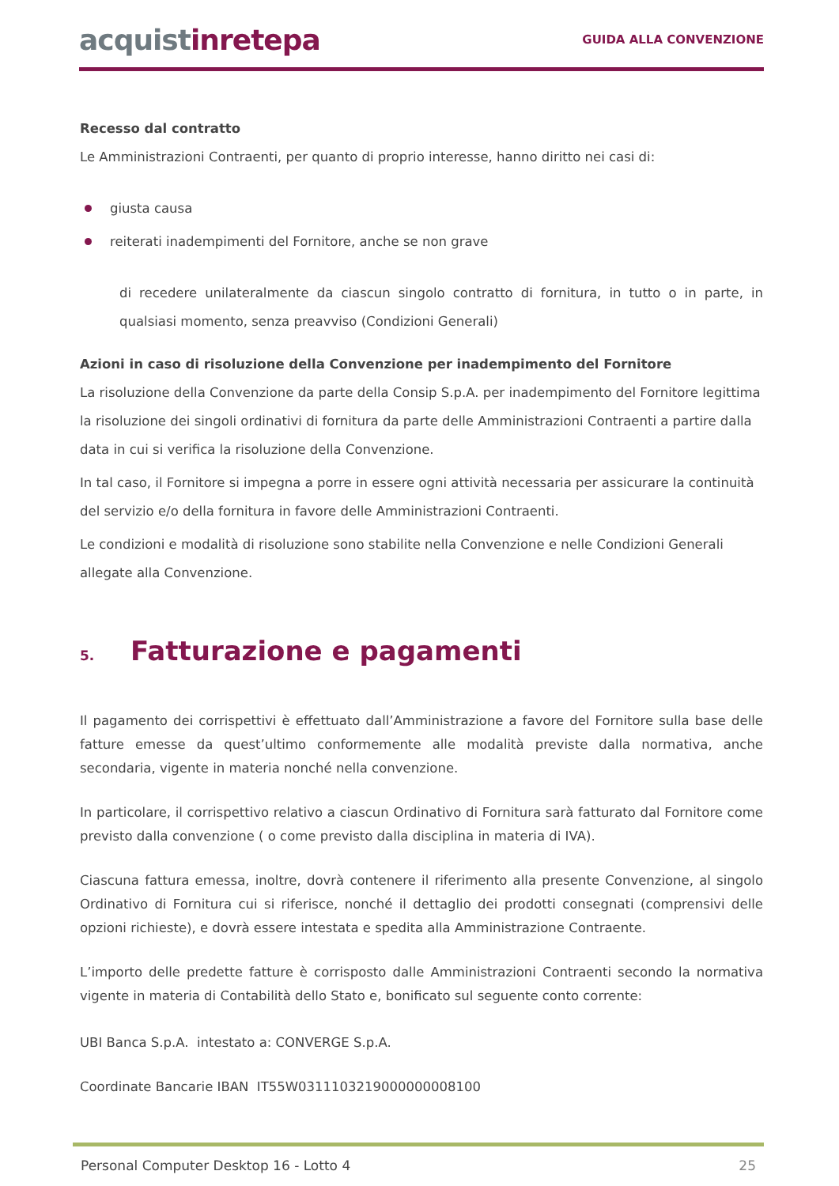acquistinretepa
GUIDA ALLA CONVENZIONE
Recesso dal contratto
Le Amministrazioni Contraenti, per quanto di proprio interesse, hanno diritto nei casi di:
giusta causa
reiterati inadempimenti del Fornitore, anche se non grave
di recedere unilateralmente da ciascun singolo contratto di fornitura, in tutto o in parte, in qualsiasi momento, senza preavviso (Condizioni Generali)
Azioni in caso di risoluzione della Convenzione per inadempimento del Fornitore
La risoluzione della Convenzione da parte della Consip S.p.A. per inadempimento del Fornitore legittima la risoluzione dei singoli ordinativi di fornitura da parte delle Amministrazioni Contraenti a partire dalla data in cui si verifica la risoluzione della Convenzione.
In tal caso, il Fornitore si impegna a porre in essere ogni attività necessaria per assicurare la continuità del servizio e/o della fornitura in favore delle Amministrazioni Contraenti.
Le condizioni e modalità di risoluzione sono stabilite nella Convenzione e nelle Condizioni Generali allegate alla Convenzione.
5. Fatturazione e pagamenti
Il pagamento dei corrispettivi è effettuato dall’Amministrazione a favore del Fornitore sulla base delle fatture emesse da quest’ultimo conformemente alle modalità previste dalla normativa, anche secondaria, vigente in materia nonché nella convenzione.
In particolare, il corrispettivo relativo a ciascun Ordinativo di Fornitura sarà fatturato dal Fornitore come previsto dalla convenzione ( o come previsto dalla disciplina in materia di IVA).
Ciascuna fattura emessa, inoltre, dovrà contenere il riferimento alla presente Convenzione, al singolo Ordinativo di Fornitura cui si riferisce, nonché il dettaglio dei prodotti consegnati (comprensivi delle opzioni richieste), e dovrà essere intestata e spedita alla Amministrazione Contraente.
L’importo delle predette fatture è corrisposto dalle Amministrazioni Contraenti secondo la normativa vigente in materia di Contabilità dello Stato e, bonificato sul seguente conto corrente:
UBI Banca S.p.A. intestato a: CONVERGE S.p.A.
Coordinate Bancarie IBAN IT55W0311103219000000008100
Personal Computer Desktop 16 - Lotto 4 25